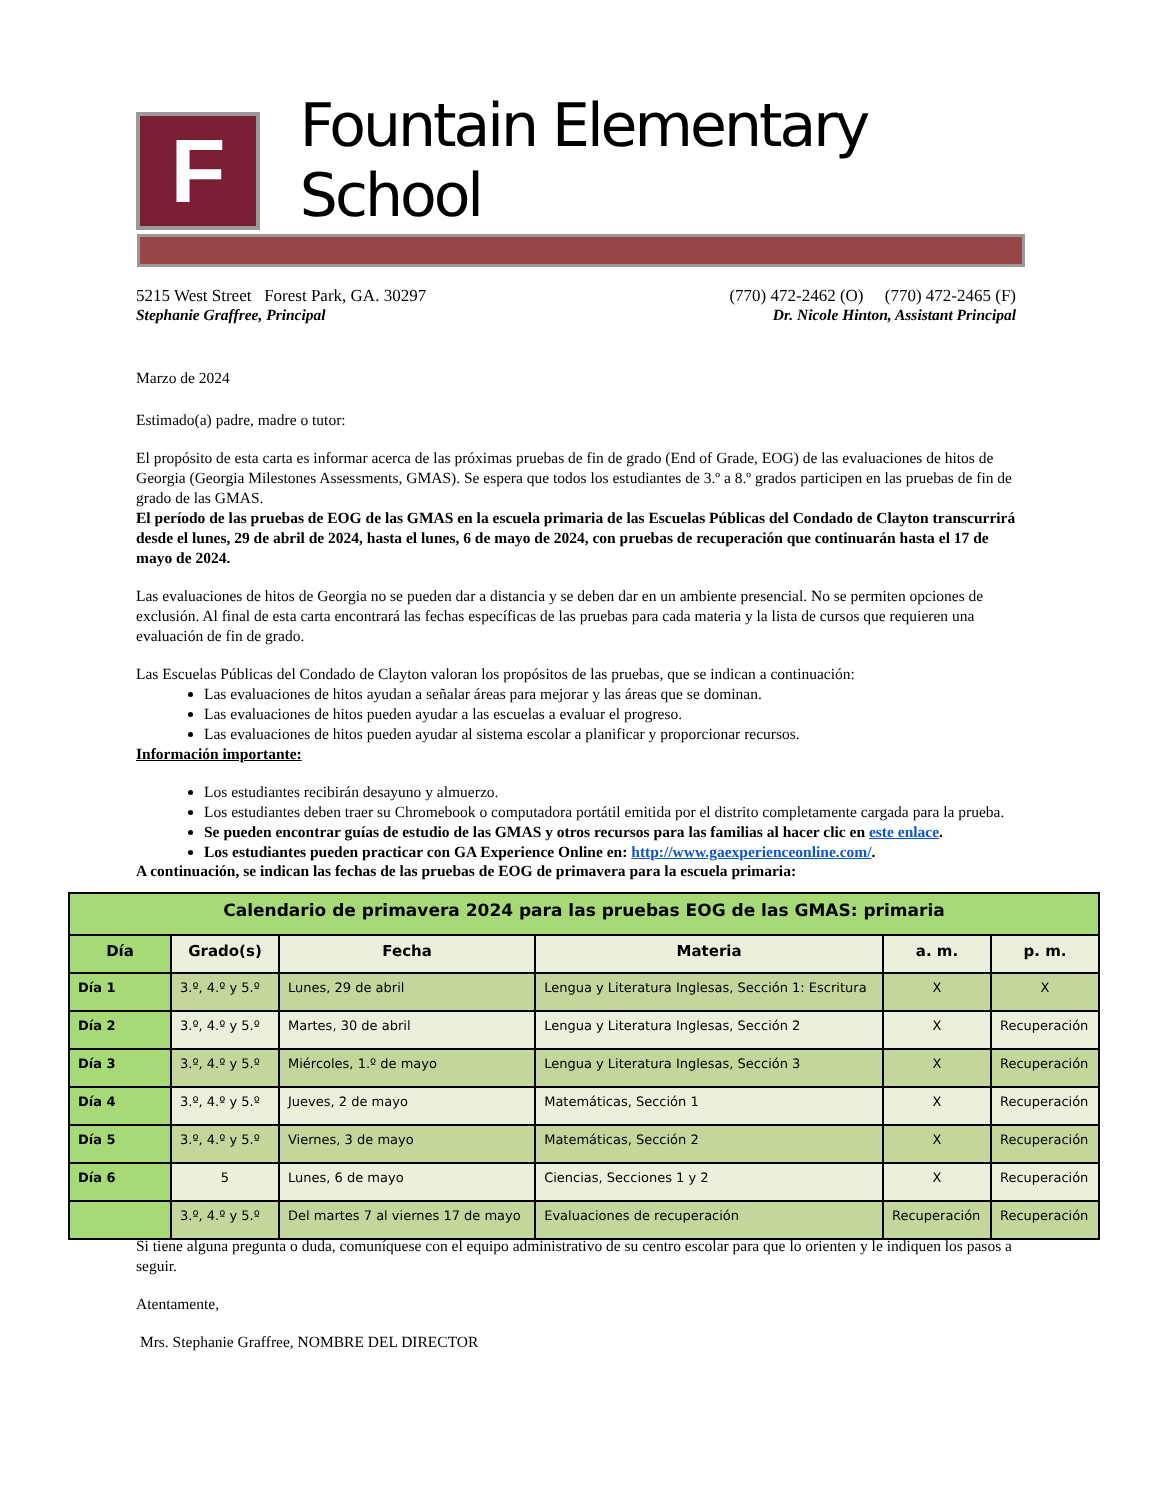F
Fountain Elementary School
5215 West Street Forest Park, GA. 30297 (770) 472-2462 (O) (770) 472-2465 (F)
Stephanie Graffree, Principal Dr. Nicole Hinton, Assistant Principal
Marzo de 2024
Estimado(a) padre, madre o tutor:
El propósito de esta carta es informar acerca de las próximas pruebas de fin de grado (End of Grade, EOG) de las evaluaciones de hitos de Georgia (Georgia Milestones Assessments, GMAS). Se espera que todos los estudiantes de 3.º a 8.º grados participen en las pruebas de fin de grado de las GMAS.
El período de las pruebas de EOG de las GMAS en la escuela primaria de las Escuelas Públicas del Condado de Clayton transcurrirá desde el lunes, 29 de abril de 2024, hasta el lunes, 6 de mayo de 2024, con pruebas de recuperación que continuarán hasta el 17 de mayo de 2024.
Las evaluaciones de hitos de Georgia no se pueden dar a distancia y se deben dar en un ambiente presencial. No se permiten opciones de exclusión. Al final de esta carta encontrará las fechas específicas de las pruebas para cada materia y la lista de cursos que requieren una evaluación de fin de grado.
Las Escuelas Públicas del Condado de Clayton valoran los propósitos de las pruebas, que se indican a continuación:
Las evaluaciones de hitos ayudan a señalar áreas para mejorar y las áreas que se dominan.
Las evaluaciones de hitos pueden ayudar a las escuelas a evaluar el progreso.
Las evaluaciones de hitos pueden ayudar al sistema escolar a planificar y proporcionar recursos.
Información importante:
Los estudiantes recibirán desayuno y almuerzo.
Los estudiantes deben traer su Chromebook o computadora portátil emitida por el distrito completamente cargada para la prueba.
Se pueden encontrar guías de estudio de las GMAS y otros recursos para las familias al hacer clic en este enlace.
Los estudiantes pueden practicar con GA Experience Online en: http://www.gaexperienceonline.com/.
A continuación, se indican las fechas de las pruebas de EOG de primavera para la escuela primaria:
| Calendario de primavera 2024 para las pruebas EOG de las GMAS: primaria | | | | | |
| --- | --- | --- | --- | --- | --- |
| Día | Grado(s) | Fecha | Materia | a. m. | p. m. |
| Día 1 | 3.º, 4.º y 5.º | Lunes, 29 de abril | Lengua y Literatura Inglesas, Sección 1: Escritura | X | X |
| Día 2 | 3.º, 4.º y 5.º | Martes, 30 de abril | Lengua y Literatura Inglesas, Sección 2 | X | Recuperación |
| Día 3 | 3.º, 4.º y 5.º | Miércoles, 1.º de mayo | Lengua y Literatura Inglesas, Sección 3 | X | Recuperación |
| Día 4 | 3.º, 4.º y 5.º | Jueves, 2 de mayo | Matemáticas, Sección 1 | X | Recuperación |
| Día 5 | 3.º, 4.º y 5.º | Viernes, 3 de mayo | Matemáticas, Sección 2 | X | Recuperación |
| Día 6 | 5 | Lunes, 6 de mayo | Ciencias, Secciones 1 y 2 | X | Recuperación |
| | 3.º, 4.º y 5.º | Del martes 7 al viernes 17 de mayo | Evaluaciones de recuperación | Recuperación | Recuperación |
Si tiene alguna pregunta o duda, comuníquese con el equipo administrativo de su centro escolar para que lo orienten y le indiquen los pasos a seguir.
Atentamente,
Mrs. Stephanie Graffree, NOMBRE DEL DIRECTOR